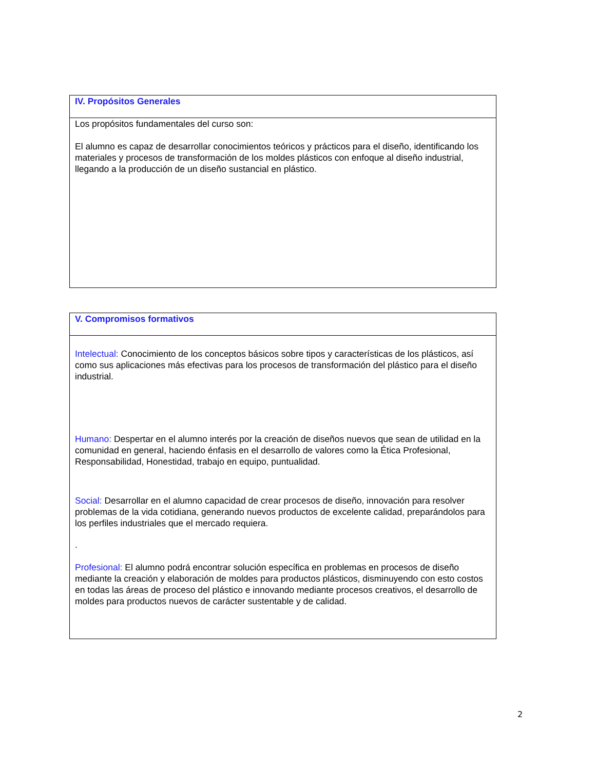| IV. Propósitos Generales |
| Los propósitos fundamentales del curso son: El alumno es capaz de desarrollar conocimientos teóricos y prácticos para el diseño, identificando los materiales y procesos de transformación de los moldes plásticos con enfoque al diseño industrial, llegando a la producción de un diseño sustancial en plástico. |
| V. Compromisos formativos |
| Intelectual: Conocimiento de los conceptos básicos sobre tipos y características de los plásticos, así como sus aplicaciones más efectivas para los procesos de transformación del plástico para el diseño industrial. Humano: Despertar en el alumno interés por la creación de diseños nuevos que sean de utilidad en la comunidad en general, haciendo énfasis en el desarrollo de valores como la Ética Profesional, Responsabilidad, Honestidad, trabajo en equipo, puntualidad. Social: Desarrollar en el alumno capacidad de crear procesos de diseño, innovación para resolver problemas de la vida cotidiana, generando nuevos productos de excelente calidad, preparándolos para los perfiles industriales que el mercado requiera. . Profesional: El alumno podrá encontrar solución específica en problemas en procesos de diseño mediante la creación y elaboración de moldes para productos plásticos, disminuyendo con esto costos en todas las áreas de proceso del plástico e innovando mediante procesos creativos, el desarrollo de moldes para productos nuevos de carácter sustentable y de calidad. |
2